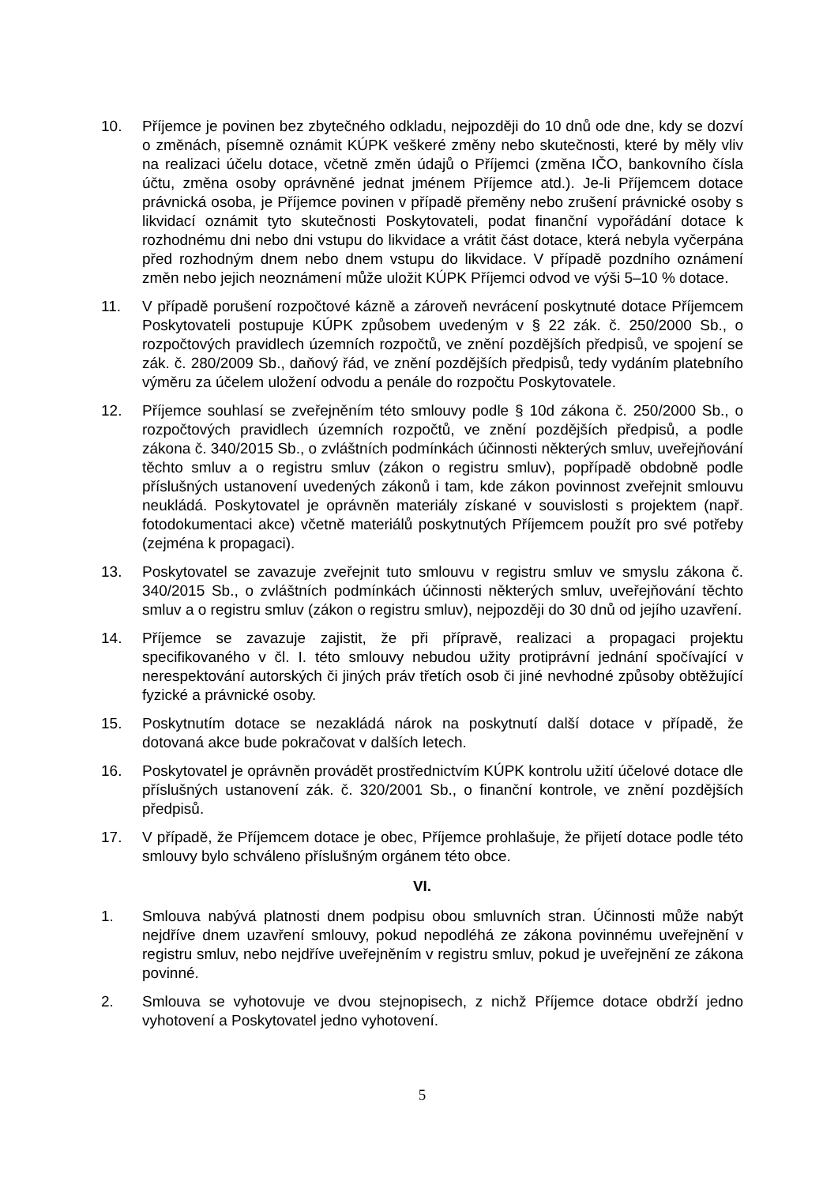10. Příjemce je povinen bez zbytečného odkladu, nejpozději do 10 dnů ode dne, kdy se dozví o změnách, písemně oznámit KÚPK veškeré změny nebo skutečnosti, které by měly vliv na realizaci účelu dotace, včetně změn údajů o Příjemci (změna IČO, bankovního čísla účtu, změna osoby oprávněné jednat jménem Příjemce atd.). Je-li Příjemcem dotace právnická osoba, je Příjemce povinen v případě přeměny nebo zrušení právnické osoby s likvidací oznámit tyto skutečnosti Poskytovateli, podat finanční vypořádání dotace k rozhodnému dni nebo dni vstupu do likvidace a vrátit část dotace, která nebyla vyčerpána před rozhodným dnem nebo dnem vstupu do likvidace. V případě pozdního oznámení změn nebo jejich neoznámení může uložit KÚPK Příjemci odvod ve výši 5–10 % dotace.
11. V případě porušení rozpočtové kázně a zároveň nevrácení poskytnuté dotace Příjemcem Poskytovateli postupuje KÚPK způsobem uvedeným v § 22 zák. č. 250/2000 Sb., o rozpočtových pravidlech územních rozpočtů, ve znění pozdějších předpisů, ve spojení se zák. č. 280/2009 Sb., daňový řád, ve znění pozdějších předpisů, tedy vydáním platebního výměru za účelem uložení odvodu a penále do rozpočtu Poskytovatele.
12. Příjemce souhlasí se zveřejněním této smlouvy podle § 10d zákona č. 250/2000 Sb., o rozpočtových pravidlech územních rozpočtů, ve znění pozdějších předpisů, a podle zákona č. 340/2015 Sb., o zvláštních podmínkách účinnosti některých smluv, uveřejňování těchto smluv a o registru smluv (zákon o registru smluv), popřípadě obdobně podle příslušných ustanovení uvedených zákonů i tam, kde zákon povinnost zveřejnit smlouvu neukládá. Poskytovatel je oprávněn materiály získané v souvislosti s projektem (např. fotodokumentaci akce) včetně materiálů poskytnutých Příjemcem použít pro své potřeby (zejména k propagaci).
13. Poskytovatel se zavazuje zveřejnit tuto smlouvu v registru smluv ve smyslu zákona č. 340/2015 Sb., o zvláštních podmínkách účinnosti některých smluv, uveřejňování těchto smluv a o registru smluv (zákon o registru smluv), nejpozději do 30 dnů od jejího uzavření.
14. Příjemce se zavazuje zajistit, že při přípravě, realizaci a propagaci projektu specifikovaného v čl. I. této smlouvy nebudou užity protiprávní jednání spočívající v nerespektování autorských či jiných práv třetích osob či jiné nevhodné způsoby obtěžující fyzické a právnické osoby.
15. Poskytnutím dotace se nezakládá nárok na poskytnutí další dotace v případě, že dotovaná akce bude pokračovat v dalších letech.
16. Poskytovatel je oprávněn provádět prostřednictvím KÚPK kontrolu užití účelové dotace dle příslušných ustanovení zák. č. 320/2001 Sb., o finanční kontrole, ve znění pozdějších předpisů.
17. V případě, že Příjemcem dotace je obec, Příjemce prohlašuje, že přijetí dotace podle této smlouvy bylo schváleno příslušným orgánem této obce.
VI.
1. Smlouva nabývá platnosti dnem podpisu obou smluvních stran. Účinnosti může nabýt nejdříve dnem uzavření smlouvy, pokud nepodléhá ze zákona povinnému uveřejnění v registru smluv, nebo nejdříve uveřejněním v registru smluv, pokud je uveřejnění ze zákona povinné.
2. Smlouva se vyhotovuje ve dvou stejnopisech, z nichž Příjemce dotace obdrží jedno vyhotovení a Poskytovatel jedno vyhotovení.
5